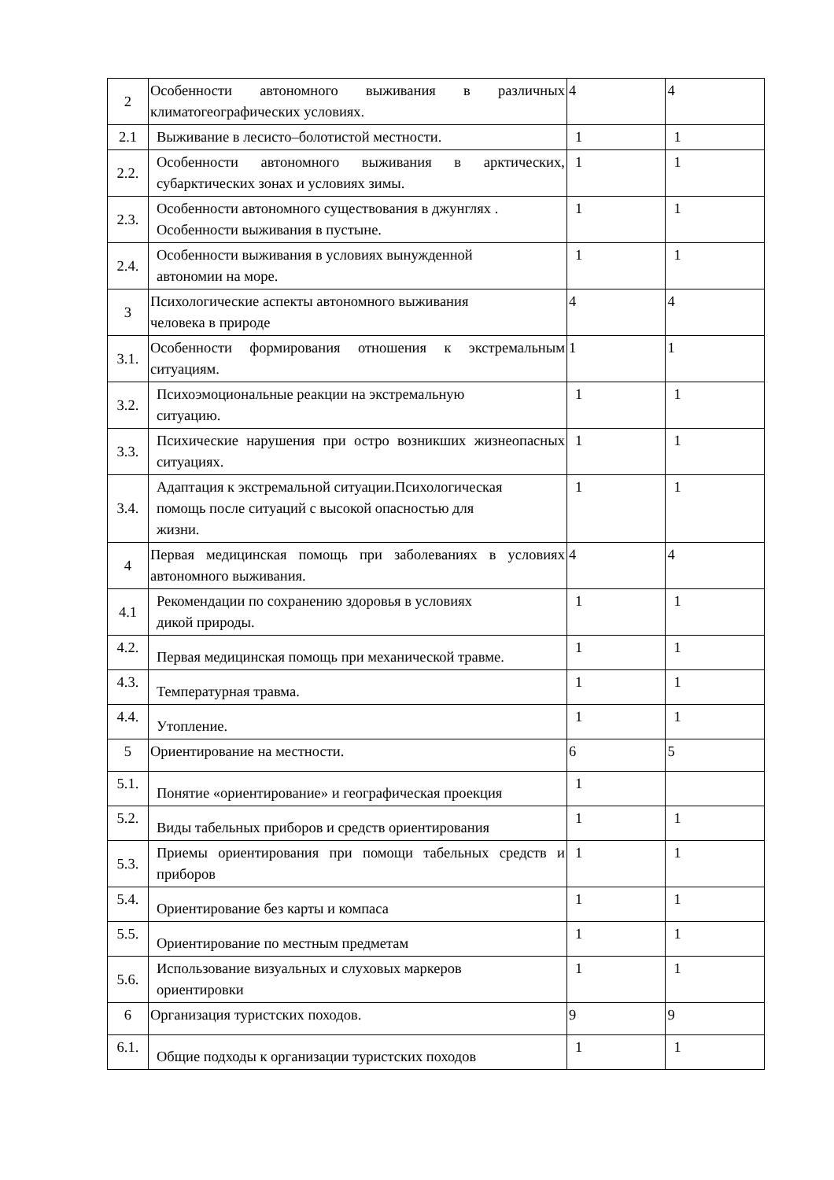| 2 | Особенности автономного выживания в различных климатогеографических условиях. | 4 | 4 |
| 2.1 | Выживание в лесисто–болотистой местности. | 1 | 1 |
| 2.2. | Особенности автономного выживания в арктических, субарктических зонах и условиях зимы. | 1 | 1 |
| 2.3. | Особенности автономного существования в джунглях . Особенности выживания в пустыне. | 1 | 1 |
| 2.4. | Особенности выживания в условиях вынужденной автономии на море. | 1 | 1 |
| 3 | Психологические аспекты автономного выживания человека в природе | 4 | 4 |
| 3.1. | Особенности формирования отношения к экстремальным ситуациям. | 1 | 1 |
| 3.2. | Психоэмоциональные реакции на экстремальную ситуацию. | 1 | 1 |
| 3.3. | Психические нарушения при остро возникших жизнеопасных ситуациях. | 1 | 1 |
| 3.4. | Адаптация к экстремальной ситуации.Психологическая помощь после ситуаций с высокой опасностью для жизни. | 1 | 1 |
| 4 | Первая медицинская помощь при заболеваниях в условиях автономного выживания. | 4 | 4 |
| 4.1 | Рекомендации по сохранению здоровья в условиях дикой природы. | 1 | 1 |
| 4.2. | Первая медицинская помощь при механической травме. | 1 | 1 |
| 4.3. | Температурная травма. | 1 | 1 |
| 4.4. | Утопление. | 1 | 1 |
| 5 | Ориентирование на местности. | 6 | 5 |
| 5.1. | Понятие «ориентирование» и географическая проекция | 1 | |
| 5.2. | Виды табельных приборов и средств ориентирования | 1 | 1 |
| 5.3. | Приемы ориентирования при помощи табельных средств и приборов | 1 | 1 |
| 5.4. | Ориентирование без карты и компаса | 1 | 1 |
| 5.5. | Ориентирование по местным предметам | 1 | 1 |
| 5.6. | Использование визуальных и слуховых маркеров ориентировки | 1 | 1 |
| 6 | Организация туристских походов. | 9 | 9 |
| 6.1. | Общие подходы к организации туристских походов | 1 | 1 |